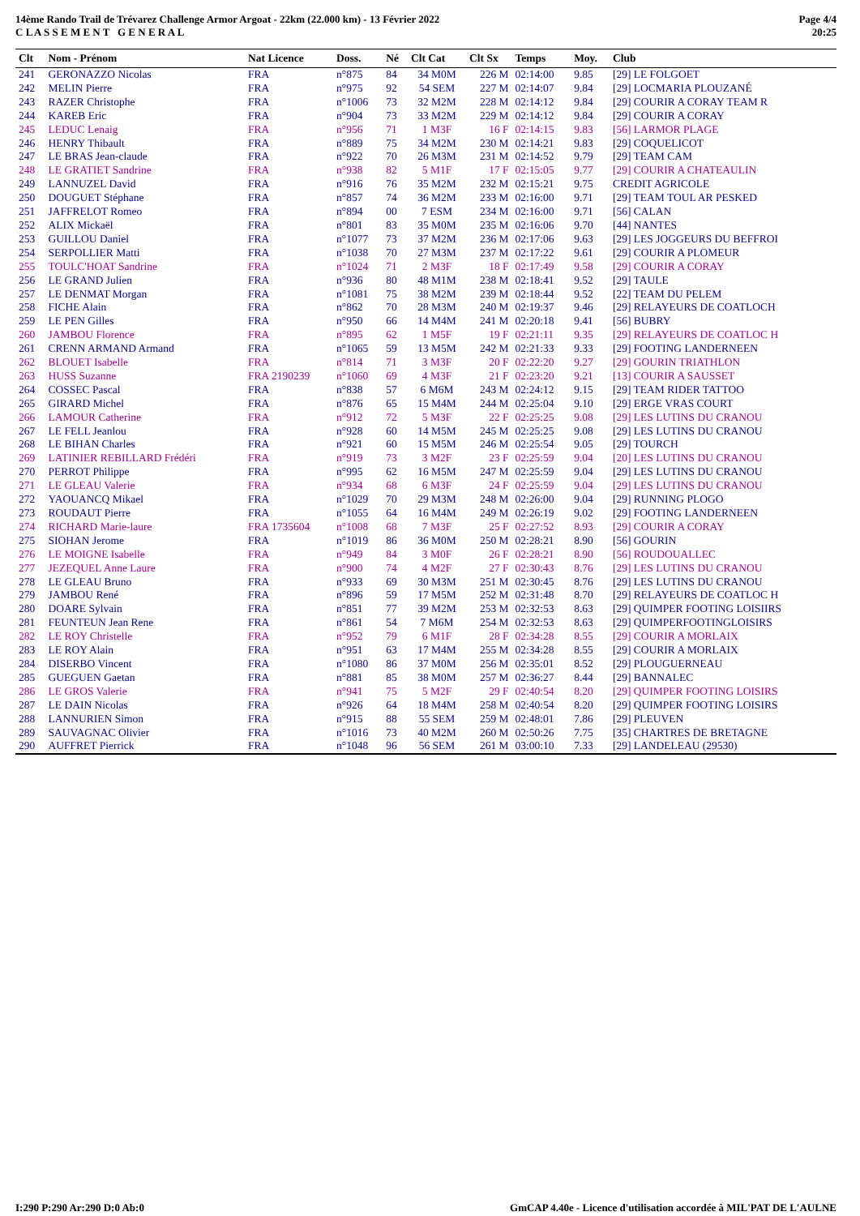14ème Rando Trail de Trévarez Challenge Armor Argoat - 22km (22.000 km) - 13 Février 2022
C L A S S E M E N T G E N E R A L
Page 4/4
20:25
| Clt | Nom - Prénom | Nat Licence | Doss. | Né | Clt Cat | Clt Sx | Temps | Moy. | Club |
| --- | --- | --- | --- | --- | --- | --- | --- | --- | --- |
| 241 | GERONAZZO Nicolas | FRA | n°875 | 84 | 34 M0M | 226 M | 02:14:00 | 9.85 | [29] LE FOLGOET |
| 242 | MELIN Pierre | FRA | n°975 | 92 | 54 SEM | 227 M | 02:14:07 | 9.84 | [29] LOCMARIA PLOUZANÉ |
| 243 | RAZER Christophe | FRA | n°1006 | 73 | 32 M2M | 228 M | 02:14:12 | 9.84 | [29] COURIR A CORAY TEAM R |
| 244 | KAREB Eric | FRA | n°904 | 73 | 33 M2M | 229 M | 02:14:12 | 9.84 | [29] COURIR A CORAY |
| 245 | LEDUC Lenaig | FRA | n°956 | 71 | 1 M3F | 16 F | 02:14:15 | 9.83 | [56] LARMOR PLAGE |
| 246 | HENRY Thibault | FRA | n°889 | 75 | 34 M2M | 230 M | 02:14:21 | 9.83 | [29] COQUELICOT |
| 247 | LE BRAS Jean-claude | FRA | n°922 | 70 | 26 M3M | 231 M | 02:14:52 | 9.79 | [29] TEAM CAM |
| 248 | LE GRATIET Sandrine | FRA | n°938 | 82 | 5 M1F | 17 F | 02:15:05 | 9.77 | [29] COURIR A CHATEAULIN |
| 249 | LANNUZEL David | FRA | n°916 | 76 | 35 M2M | 232 M | 02:15:21 | 9.75 | CREDIT AGRICOLE |
| 250 | DOUGUET Stéphane | FRA | n°857 | 74 | 36 M2M | 233 M | 02:16:00 | 9.71 | [29] TEAM TOUL AR PESKED |
| 251 | JAFFRELOT Romeo | FRA | n°894 | 00 | 7 ESM | 234 M | 02:16:00 | 9.71 | [56] CALAN |
| 252 | ALIX Mickaël | FRA | n°801 | 83 | 35 M0M | 235 M | 02:16:06 | 9.70 | [44] NANTES |
| 253 | GUILLOU Daniel | FRA | n°1077 | 73 | 37 M2M | 236 M | 02:17:06 | 9.63 | [29] LES JOGGEURS DU BEFFROI |
| 254 | SERPOLLIER Matti | FRA | n°1038 | 70 | 27 M3M | 237 M | 02:17:22 | 9.61 | [29] COURIR A PLOMEUR |
| 255 | TOULC'HOAT Sandrine | FRA | n°1024 | 71 | 2 M3F | 18 F | 02:17:49 | 9.58 | [29] COURIR A CORAY |
| 256 | LE GRAND Julien | FRA | n°936 | 80 | 48 M1M | 238 M | 02:18:41 | 9.52 | [29] TAULE |
| 257 | LE DENMAT Morgan | FRA | n°1081 | 75 | 38 M2M | 239 M | 02:18:44 | 9.52 | [22] TEAM DU PELEM |
| 258 | FICHE Alain | FRA | n°862 | 70 | 28 M3M | 240 M | 02:19:37 | 9.46 | [29] RELAYEURS DE COATLOCH |
| 259 | LE PEN Gilles | FRA | n°950 | 66 | 14 M4M | 241 M | 02:20:18 | 9.41 | [56] BUBRY |
| 260 | JAMBOU Florence | FRA | n°895 | 62 | 1 M5F | 19 F | 02:21:11 | 9.35 | [29] RELAYEURS DE COATLOC H |
| 261 | CRENN ARMAND Armand | FRA | n°1065 | 59 | 13 M5M | 242 M | 02:21:33 | 9.33 | [29] FOOTING LANDERNEEN |
| 262 | BLOUET Isabelle | FRA | n°814 | 71 | 3 M3F | 20 F | 02:22:20 | 9.27 | [29] GOURIN TRIATHLON |
| 263 | HUSS Suzanne | FRA 2190239 | n°1060 | 69 | 4 M3F | 21 F | 02:23:20 | 9.21 | [13] COURIR A SAUSSET |
| 264 | COSSEC Pascal | FRA | n°838 | 57 | 6 M6M | 243 M | 02:24:12 | 9.15 | [29] TEAM RIDER TATTOO |
| 265 | GIRARD Michel | FRA | n°876 | 65 | 15 M4M | 244 M | 02:25:04 | 9.10 | [29] ERGE VRAS COURT |
| 266 | LAMOUR Catherine | FRA | n°912 | 72 | 5 M3F | 22 F | 02:25:25 | 9.08 | [29] LES LUTINS DU CRANOU |
| 267 | LE FELL Jeanlou | FRA | n°928 | 60 | 14 M5M | 245 M | 02:25:25 | 9.08 | [29] LES LUTINS DU CRANOU |
| 268 | LE BIHAN Charles | FRA | n°921 | 60 | 15 M5M | 246 M | 02:25:54 | 9.05 | [29] TOURCH |
| 269 | LATINIER REBILLARD Frédéri | FRA | n°919 | 73 | 3 M2F | 23 F | 02:25:59 | 9.04 | [20] LES LUTINS DU CRANOU |
| 270 | PERROT Philippe | FRA | n°995 | 62 | 16 M5M | 247 M | 02:25:59 | 9.04 | [29] LES LUTINS DU CRANOU |
| 271 | LE GLEAU Valerie | FRA | n°934 | 68 | 6 M3F | 24 F | 02:25:59 | 9.04 | [29] LES LUTINS DU CRANOU |
| 272 | YAOUANCQ Mikael | FRA | n°1029 | 70 | 29 M3M | 248 M | 02:26:00 | 9.04 | [29] RUNNING PLOGO |
| 273 | ROUDAUT Pierre | FRA | n°1055 | 64 | 16 M4M | 249 M | 02:26:19 | 9.02 | [29] FOOTING LANDERNEEN |
| 274 | RICHARD Marie-laure | FRA 1735604 | n°1008 | 68 | 7 M3F | 25 F | 02:27:52 | 8.93 | [29] COURIR A CORAY |
| 275 | SIOHAN Jerome | FRA | n°1019 | 86 | 36 M0M | 250 M | 02:28:21 | 8.90 | [56] GOURIN |
| 276 | LE MOIGNE Isabelle | FRA | n°949 | 84 | 3 M0F | 26 F | 02:28:21 | 8.90 | [56] ROUDOUALLEC |
| 277 | JEZEQUEL Anne Laure | FRA | n°900 | 74 | 4 M2F | 27 F | 02:30:43 | 8.76 | [29] LES LUTINS DU CRANOU |
| 278 | LE GLEAU Bruno | FRA | n°933 | 69 | 30 M3M | 251 M | 02:30:45 | 8.76 | [29] LES LUTINS DU CRANOU |
| 279 | JAMBOU René | FRA | n°896 | 59 | 17 M5M | 252 M | 02:31:48 | 8.70 | [29] RELAYEURS DE COATLOC H |
| 280 | DOARE Sylvain | FRA | n°851 | 77 | 39 M2M | 253 M | 02:32:53 | 8.63 | [29] QUIMPER FOOTING LOISIIRS |
| 281 | FEUNTEUN Jean Rene | FRA | n°861 | 54 | 7 M6M | 254 M | 02:32:53 | 8.63 | [29] QUIMPERFOOTINGLOISIRS |
| 282 | LE ROY Christelle | FRA | n°952 | 79 | 6 M1F | 28 F | 02:34:28 | 8.55 | [29] COURIR A MORLAIX |
| 283 | LE ROY Alain | FRA | n°951 | 63 | 17 M4M | 255 M | 02:34:28 | 8.55 | [29] COURIR A MORLAIX |
| 284 | DISERBO Vincent | FRA | n°1080 | 86 | 37 M0M | 256 M | 02:35:01 | 8.52 | [29] PLOUGUERNEAU |
| 285 | GUEGUEN Gaetan | FRA | n°881 | 85 | 38 M0M | 257 M | 02:36:27 | 8.44 | [29] BANNALEC |
| 286 | LE GROS Valerie | FRA | n°941 | 75 | 5 M2F | 29 F | 02:40:54 | 8.20 | [29] QUIMPER FOOTING LOISIRS |
| 287 | LE DAIN Nicolas | FRA | n°926 | 64 | 18 M4M | 258 M | 02:40:54 | 8.20 | [29] QUIMPER FOOTING LOISIRS |
| 288 | LANNURIEN Simon | FRA | n°915 | 88 | 55 SEM | 259 M | 02:48:01 | 7.86 | [29] PLEUVEN |
| 289 | SAUVAGNAC Olivier | FRA | n°1016 | 73 | 40 M2M | 260 M | 02:50:26 | 7.75 | [35] CHARTRES DE BRETAGNE |
| 290 | AUFFRET Pierrick | FRA | n°1048 | 96 | 56 SEM | 261 M | 03:00:10 | 7.33 | [29] LANDELEAU (29530) |
I:290 P:290 Ar:290 D:0 Ab:0 GmCAP 4.40e - Licence d'utilisation accordée à MIL'PAT DE L'AULNE